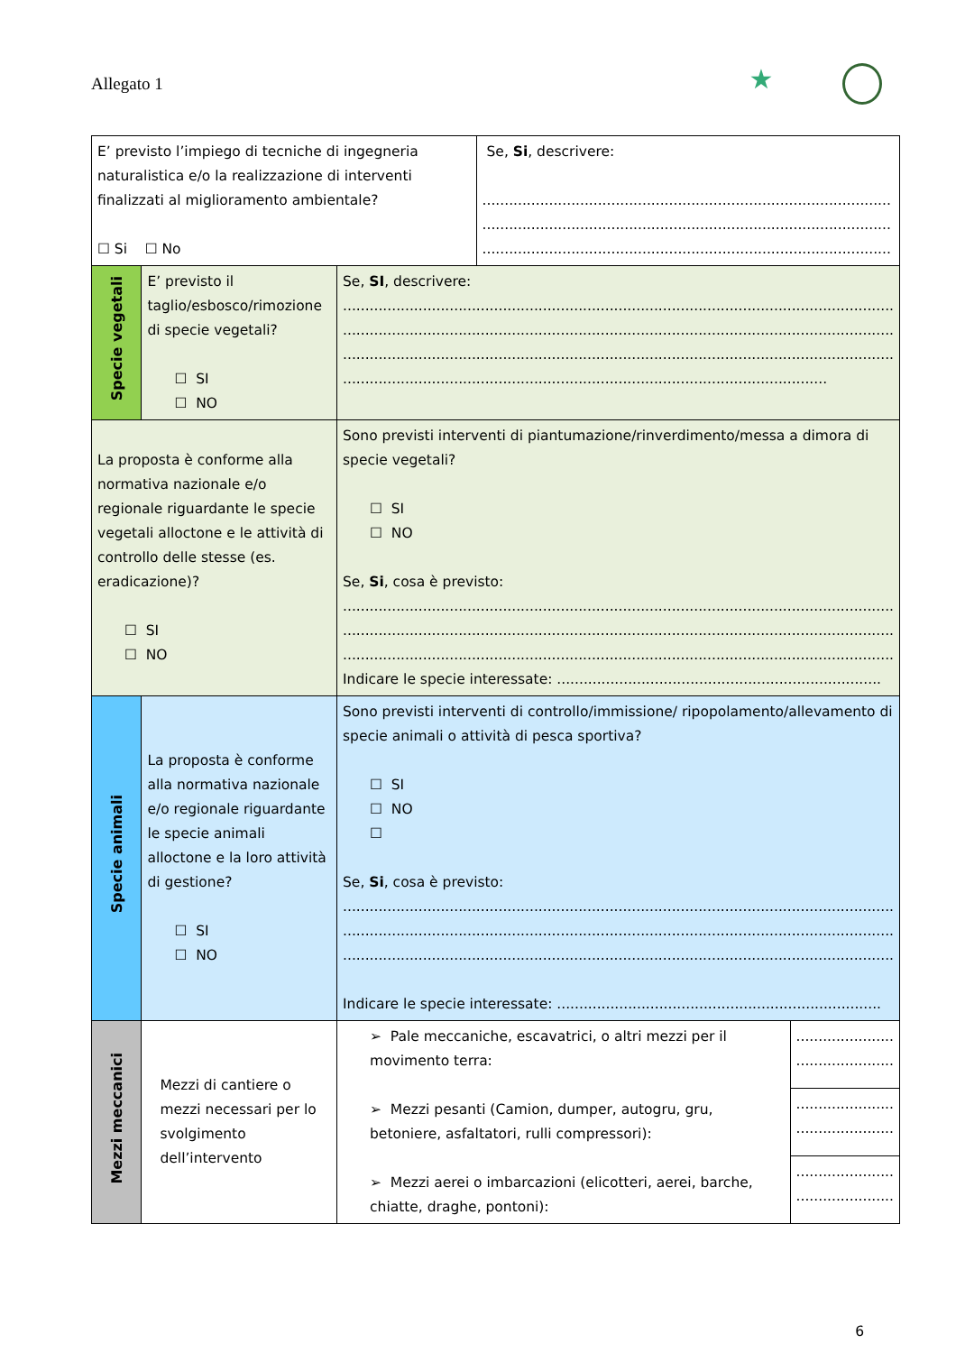Allegato 1
★
| E’ previsto l’impiego di tecniche di ingegneria naturalistica e/o la realizzazione di interventi finalizzati al miglioramento ambientale? ☐ Si ☐ No | | | Se, Si , descrivere: ............................................................................................ ............................................................................................ ............................................................................................ | |
| Specie vegetali | E’ previsto il taglio/esbosco/rimozione di specie vegetali? ☐ SI ☐ NO | Se, SI , descrivere: ............................................................................................................................ ............................................................................................................................ ............................................................................................................................ ............................................................................................................. | | |
| La proposta è conforme alla normativa nazionale e/o regionale riguardante le specie vegetali alloctone e le attività di controllo delle stesse (es. eradicazione)? ☐ SI ☐ NO | | Sono previsti interventi di piantumazione/rinverdimento/messa a dimora di specie vegetali? ☐ SI ☐ NO Se, Si , cosa è previsto: ............................................................................................................................ ............................................................................................................................ ............................................................................................................................ Indicare le specie interessate: ......................................................................... | | |
| Specie animali | La proposta è conforme alla normativa nazionale e/o regionale riguardante le specie animali alloctone e la loro attività di gestione? ☐ SI ☐ NO | Sono previsti interventi di controllo/immissione/ ripopolamento/allevamento di specie animali o attività di pesca sportiva? ☐ SI ☐ NO ☐ Se, Si , cosa è previsto: ............................................................................................................................ ............................................................................................................................ ............................................................................................................................ Indicare le specie interessate: ......................................................................... | | |
| Mezzi meccanici | Mezzi di cantiere o mezzi necessari per lo svolgimento dell’intervento | ➢ Pale meccaniche, escavatrici, o altri mezzi per il movimento terra: ➢ Mezzi pesanti (Camion, dumper, autogru, gru, betoniere, asfaltatori, rulli compressori): ➢ Mezzi aerei o imbarcazioni (elicotteri, aerei, barche, chiatte, draghe, pontoni): | | ...................... ...................... |
| | | | | ...................... ...................... |
| | | | | ...................... ...................... |
6